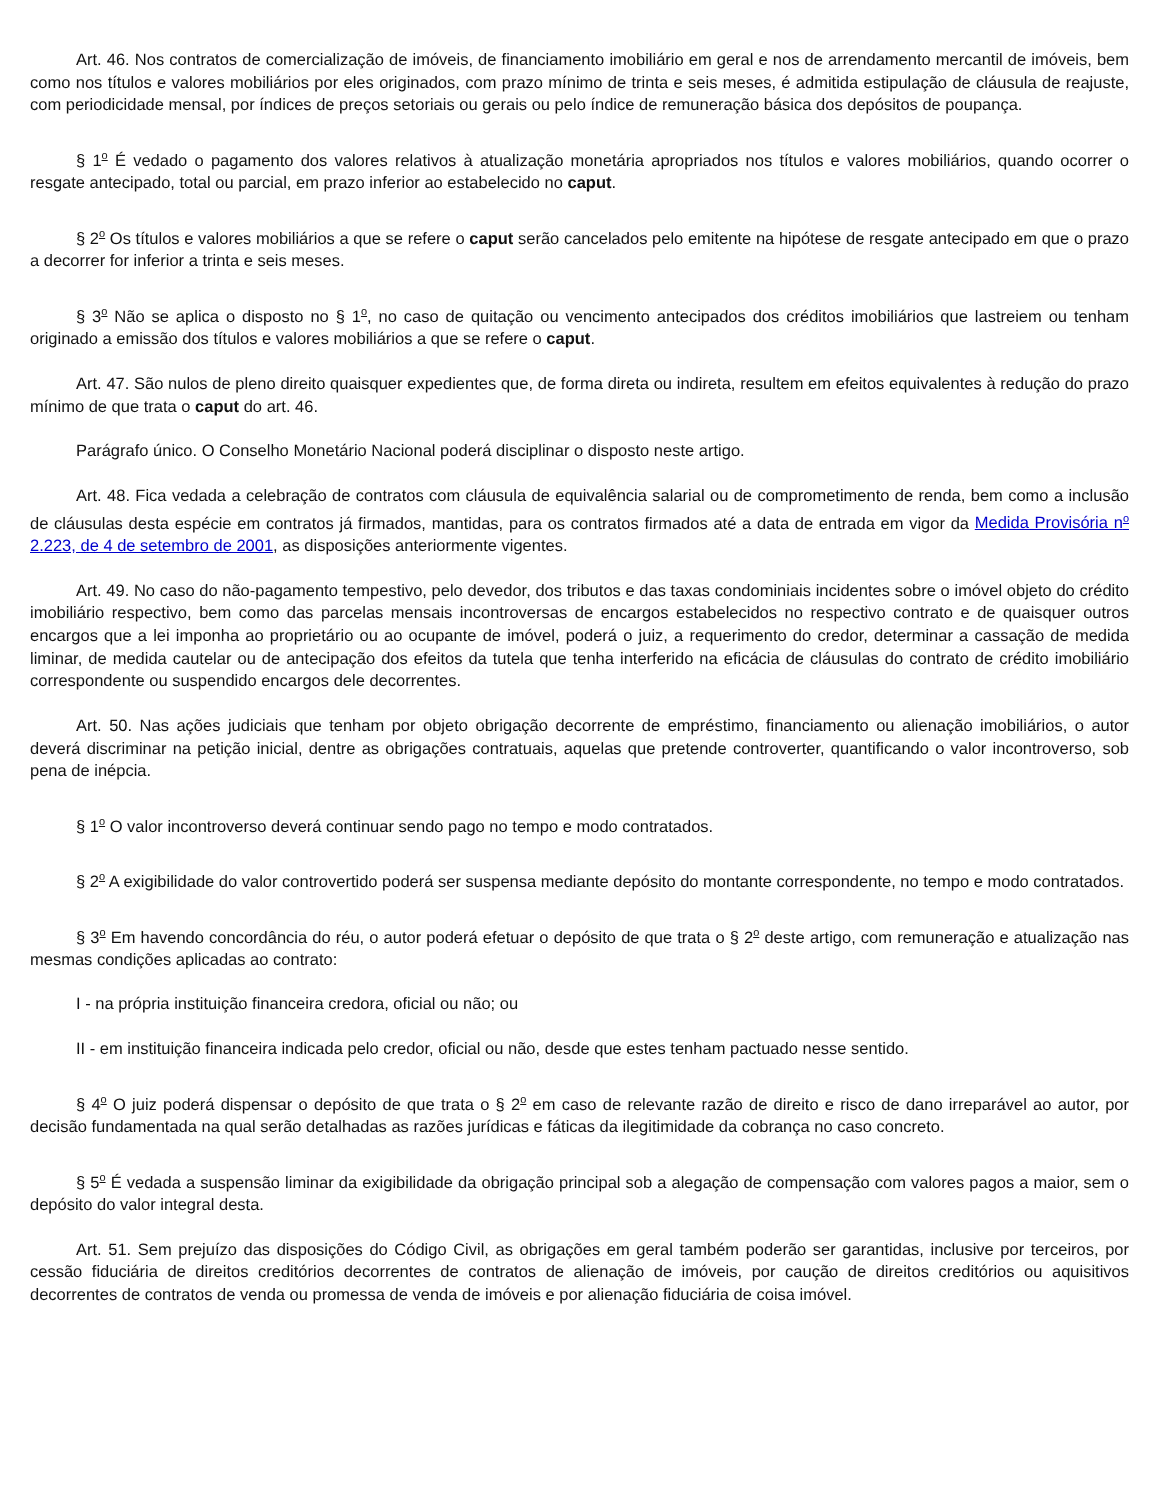Art. 46. Nos contratos de comercialização de imóveis, de financiamento imobiliário em geral e nos de arrendamento mercantil de imóveis, bem como nos títulos e valores mobiliários por eles originados, com prazo mínimo de trinta e seis meses, é admitida estipulação de cláusula de reajuste, com periodicidade mensal, por índices de preços setoriais ou gerais ou pelo índice de remuneração básica dos depósitos de poupança.
§ 1<sup>o</sup> É vedado o pagamento dos valores relativos à atualização monetária apropriados nos títulos e valores mobiliários, quando ocorrer o resgate antecipado, total ou parcial, em prazo inferior ao estabelecido no caput.
§ 2<sup>o</sup> Os títulos e valores mobiliários a que se refere o caput serão cancelados pelo emitente na hipótese de resgate antecipado em que o prazo a decorrer for inferior a trinta e seis meses.
§ 3<sup>o</sup> Não se aplica o disposto no § 1<sup>o</sup>, no caso de quitação ou vencimento antecipados dos créditos imobiliários que lastreiem ou tenham originado a emissão dos títulos e valores mobiliários a que se refere o caput.
Art. 47. São nulos de pleno direito quaisquer expedientes que, de forma direta ou indireta, resultem em efeitos equivalentes à redução do prazo mínimo de que trata o caput do art. 46.
Parágrafo único. O Conselho Monetário Nacional poderá disciplinar o disposto neste artigo.
Art. 48. Fica vedada a celebração de contratos com cláusula de equivalência salarial ou de comprometimento de renda, bem como a inclusão de cláusulas desta espécie em contratos já firmados, mantidas, para os contratos firmados até a data de entrada em vigor da Medida Provisória n<sup>o</sup> 2.223, de 4 de setembro de 2001, as disposições anteriormente vigentes.
Art. 49. No caso do não-pagamento tempestivo, pelo devedor, dos tributos e das taxas condominiais incidentes sobre o imóvel objeto do crédito imobiliário respectivo, bem como das parcelas mensais incontroversas de encargos estabelecidos no respectivo contrato e de quaisquer outros encargos que a lei imponha ao proprietário ou ao ocupante de imóvel, poderá o juiz, a requerimento do credor, determinar a cassação de medida liminar, de medida cautelar ou de antecipação dos efeitos da tutela que tenha interferido na eficácia de cláusulas do contrato de crédito imobiliário correspondente ou suspendido encargos dele decorrentes.
Art. 50. Nas ações judiciais que tenham por objeto obrigação decorrente de empréstimo, financiamento ou alienação imobiliários, o autor deverá discriminar na petição inicial, dentre as obrigações contratuais, aquelas que pretende controverter, quantificando o valor incontroverso, sob pena de inépcia.
§ 1<sup>o</sup> O valor incontroverso deverá continuar sendo pago no tempo e modo contratados.
§ 2<sup>o</sup> A exigibilidade do valor controvertido poderá ser suspensa mediante depósito do montante correspondente, no tempo e modo contratados.
§ 3<sup>o</sup> Em havendo concordância do réu, o autor poderá efetuar o depósito de que trata o § 2<sup>o</sup> deste artigo, com remuneração e atualização nas mesmas condições aplicadas ao contrato:
I - na própria instituição financeira credora, oficial ou não; ou
II - em instituição financeira indicada pelo credor, oficial ou não, desde que estes tenham pactuado nesse sentido.
§ 4<sup>o</sup> O juiz poderá dispensar o depósito de que trata o § 2<sup>o</sup> em caso de relevante razão de direito e risco de dano irreparável ao autor, por decisão fundamentada na qual serão detalhadas as razões jurídicas e fáticas da ilegitimidade da cobrança no caso concreto.
§ 5<sup>o</sup> É vedada a suspensão liminar da exigibilidade da obrigação principal sob a alegação de compensação com valores pagos a maior, sem o depósito do valor integral desta.
Art. 51. Sem prejuízo das disposições do Código Civil, as obrigações em geral também poderão ser garantidas, inclusive por terceiros, por cessão fiduciária de direitos creditórios decorrentes de contratos de alienação de imóveis, por caução de direitos creditórios ou aquisitivos decorrentes de contratos de venda ou promessa de venda de imóveis e por alienação fiduciária de coisa imóvel.